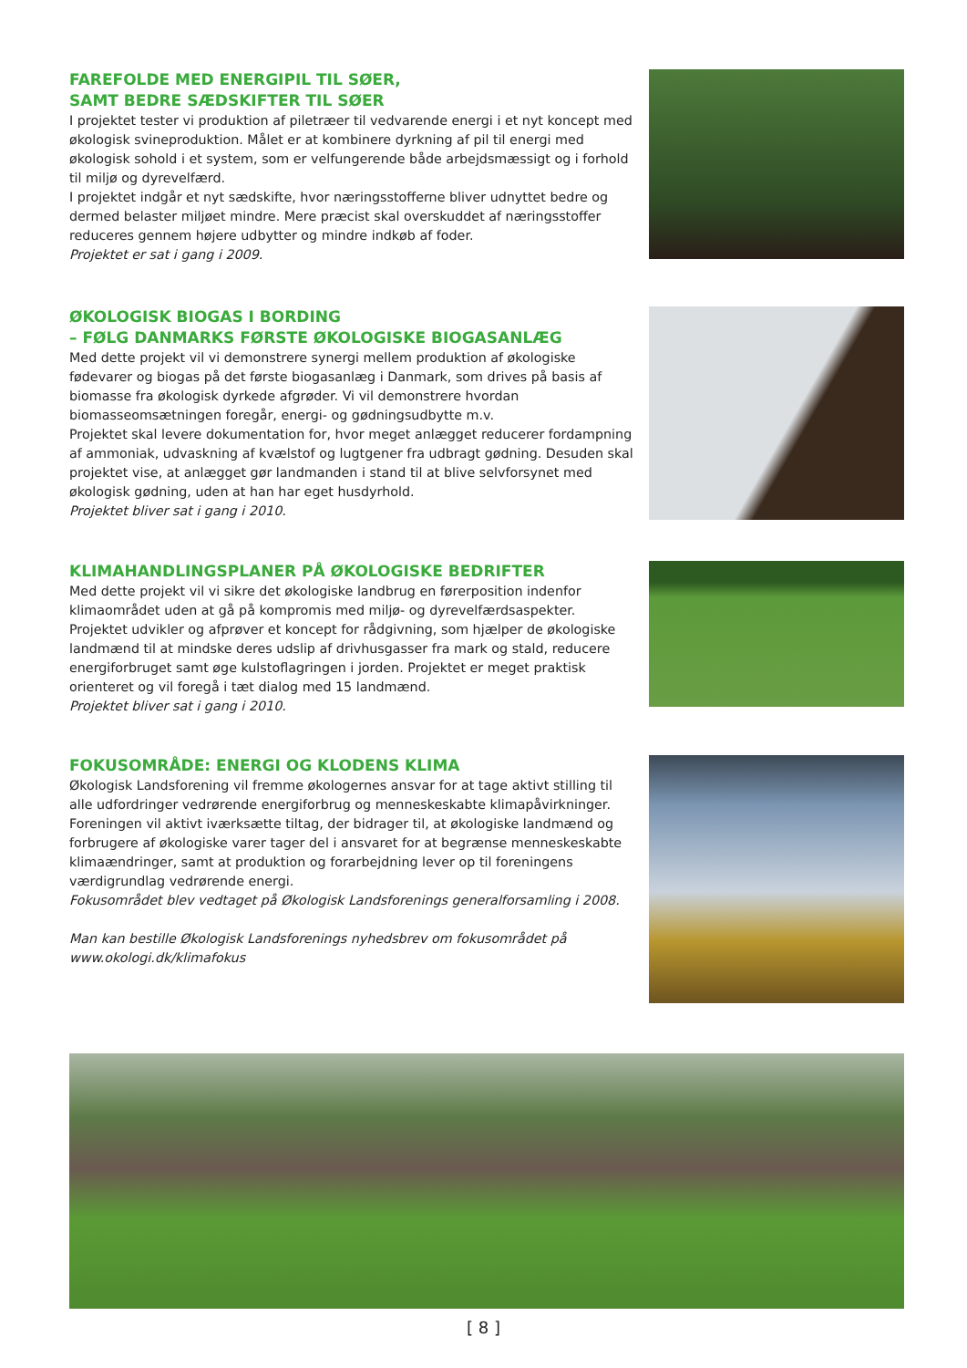FAREFOLDE MED ENERGIPIL TIL SØER,
SAMT BEDRE SÆDSKIFTER TIL SØER
I projektet tester vi produktion af piletræer til vedvarende energi i et nyt koncept med økologisk svineproduktion. Målet er at kombinere dyrkning af pil til energi med økologisk sohold i et system, som er velfungerende både arbejdsmæssigt og i forhold til miljø og dyrevelfærd.
I projektet indgår et nyt sædskifte, hvor næringsstofferne bliver udnyttet bedre og dermed belaster miljøet mindre. Mere præcist skal overskuddet af næringsstoffer reduceres gennem højere udbytter og mindre indkøb af foder.
Projektet er sat i gang i 2009.
ØKOLOGISK BIOGAS I BORDING
– FØLG DANMARKS FØRSTE ØKOLOGISKE BIOGASANLÆG
Med dette projekt vil vi demonstrere synergi mellem produktion af økologiske fødevarer og biogas på det første biogasanlæg i Danmark, som drives på basis af biomasse fra økologisk dyrkede afgrøder. Vi vil demonstrere hvordan biomasseomsætningen foregår, energi- og gødningsudbytte m.v.
Projektet skal levere dokumentation for, hvor meget anlægget reducerer fordampning af ammoniak, udvaskning af kvælstof og lugtgener fra udbragt gødning. Desuden skal projektet vise, at anlægget gør landmanden i stand til at blive selvforsynet med økologisk gødning, uden at han har eget husdyrhold.
Projektet bliver sat i gang i 2010.
KLIMAHANDLINGSPLANER PÅ ØKOLOGISKE BEDRIFTER
Med dette projekt vil vi sikre det økologiske landbrug en førerposition indenfor klimaområdet uden at gå på kompromis med miljø- og dyrevelfærdsaspekter. Projektet udvikler og afprøver et koncept for rådgivning, som hjælper de økologiske landmænd til at mindske deres udslip af drivhusgasser fra mark og stald, reducere energiforbruget samt øge kulstoflagringen i jorden. Projektet er meget praktisk orienteret og vil foregå i tæt dialog med 15 landmænd.
Projektet bliver sat i gang i 2010.
FOKUSOMRÅDE: ENERGI OG KLODENS KLIMA
Økologisk Landsforening vil fremme økologernes ansvar for at tage aktivt stilling til alle udfordringer vedrørende energiforbrug og menneskeskabte klimapåvirkninger.
Foreningen vil aktivt iværksætte tiltag, der bidrager til, at økologiske landmænd og forbrugere af økologiske varer tager del i ansvaret for at begrænse menneskeskabte klimaændringer, samt at produktion og forarbejdning lever op til foreningens værdigrundlag vedrørende energi.
Fokusområdet blev vedtaget på Økologisk Landsforenings generalforsamling i 2008.
Man kan bestille Økologisk Landsforenings nyhedsbrev om fokusområdet på www.okologi.dk/klimafokus
[ 8 ]